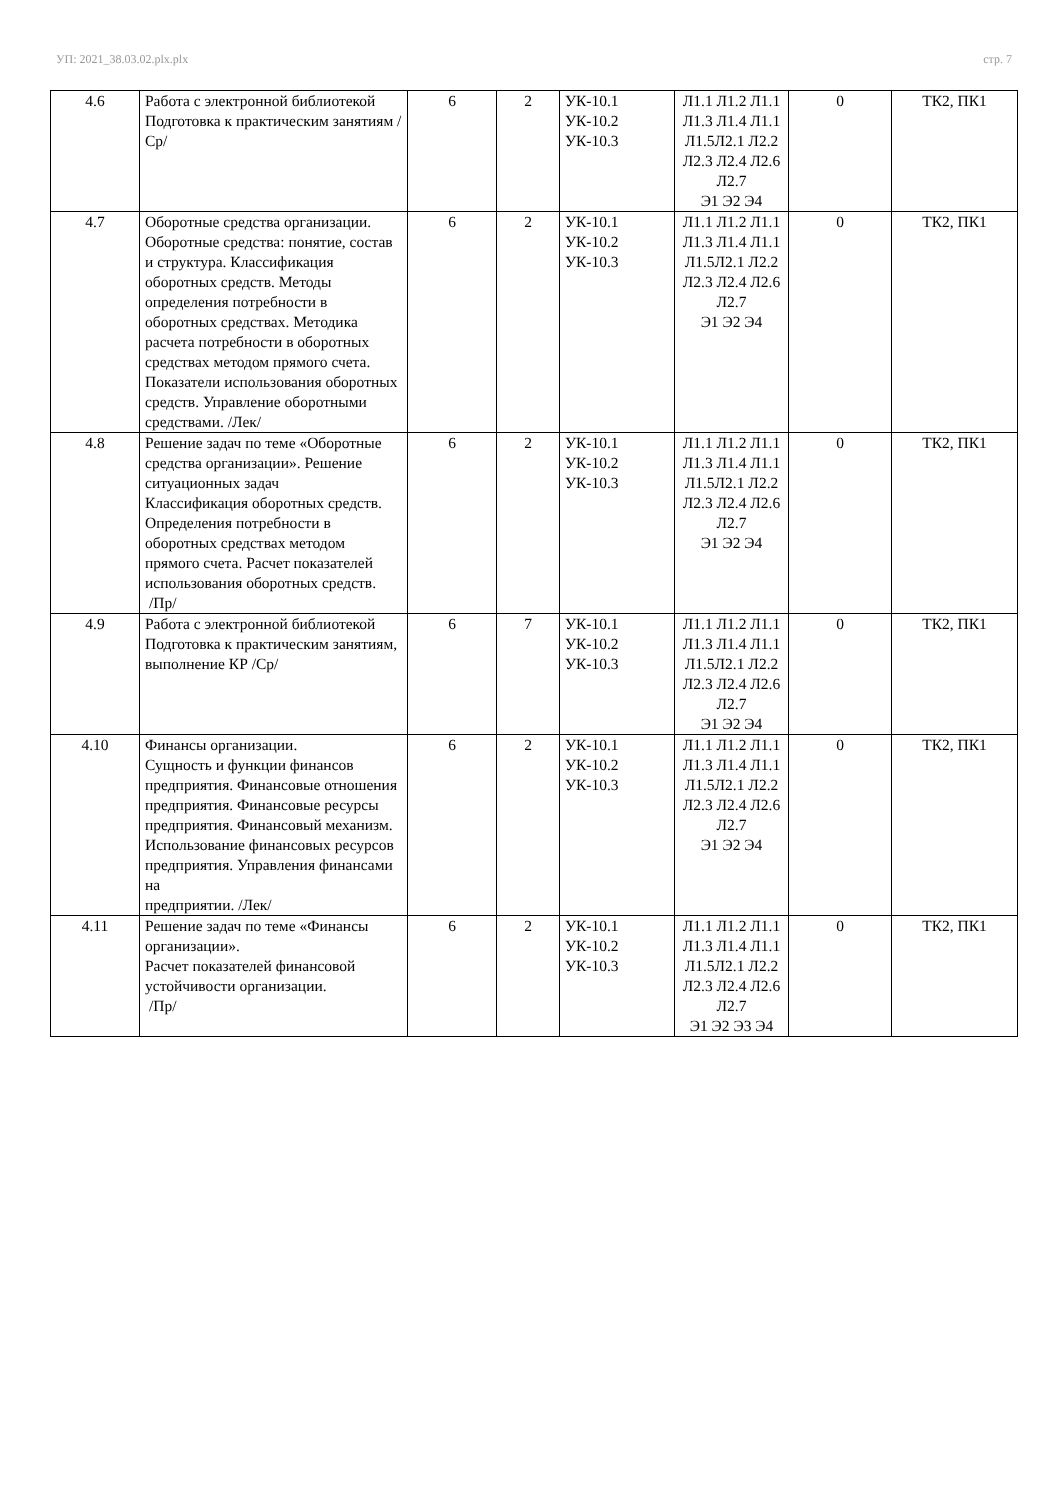УП: 2021_38.03.02.plx.plx стр. 7
| 4.6 | Работа с электронной библиотекой Подготовка к практическим занятиям /Ср/ | 6 | 2 | УК-10.1 УК-10.2 УК-10.3 | Л1.1 Л1.2 Л1.1 Л1.3 Л1.4 Л1.1 Л1.5Л2.1 Л2.2 Л2.3 Л2.4 Л2.6 Л2.7 Э1 Э2 Э4 | 0 | ТК2, ПК1 |
| 4.7 | Оборотные средства организации. Оборотные средства: понятие, состав и структура. Классификация оборотных средств. Методы определения потребности в оборотных средствах. Методика расчета потребности в оборотных средствах методом прямого счета. Показатели использования оборотных средств. Управление оборотными средствами. /Лек/ | 6 | 2 | УК-10.1 УК-10.2 УК-10.3 | Л1.1 Л1.2 Л1.1 Л1.3 Л1.4 Л1.1 Л1.5Л2.1 Л2.2 Л2.3 Л2.4 Л2.6 Л2.7 Э1 Э2 Э4 | 0 | ТК2, ПК1 |
| 4.8 | Решение задач по теме «Оборотные средства организации». Решение ситуационных задач Классификация оборотных средств. Определения потребности в оборотных средствах методом прямого счета. Расчет показателей использования оборотных средств. /Пр/ | 6 | 2 | УК-10.1 УК-10.2 УК-10.3 | Л1.1 Л1.2 Л1.1 Л1.3 Л1.4 Л1.1 Л1.5Л2.1 Л2.2 Л2.3 Л2.4 Л2.6 Л2.7 Э1 Э2 Э4 | 0 | ТК2, ПК1 |
| 4.9 | Работа с электронной библиотекой Подготовка к практическим занятиям, выполнение КР /Ср/ | 6 | 7 | УК-10.1 УК-10.2 УК-10.3 | Л1.1 Л1.2 Л1.1 Л1.3 Л1.4 Л1.1 Л1.5Л2.1 Л2.2 Л2.3 Л2.4 Л2.6 Л2.7 Э1 Э2 Э4 | 0 | ТК2, ПК1 |
| 4.10 | Финансы организации. Сущность и функции финансов предприятия. Финансовые отношения предприятия. Финансовые ресурсы предприятия. Финансовый механизм. Использование финансовых ресурсов предприятия. Управления финансами на предприятии. /Лек/ | 6 | 2 | УК-10.1 УК-10.2 УК-10.3 | Л1.1 Л1.2 Л1.1 Л1.3 Л1.4 Л1.1 Л1.5Л2.1 Л2.2 Л2.3 Л2.4 Л2.6 Л2.7 Э1 Э2 Э4 | 0 | ТК2, ПК1 |
| 4.11 | Решение задач по теме «Финансы организации». Расчет показателей финансовой устойчивости организации. /Пр/ | 6 | 2 | УК-10.1 УК-10.2 УК-10.3 | Л1.1 Л1.2 Л1.1 Л1.3 Л1.4 Л1.1 Л1.5Л2.1 Л2.2 Л2.3 Л2.4 Л2.6 Л2.7 Э1 Э2 Э3 Э4 | 0 | ТК2, ПК1 |